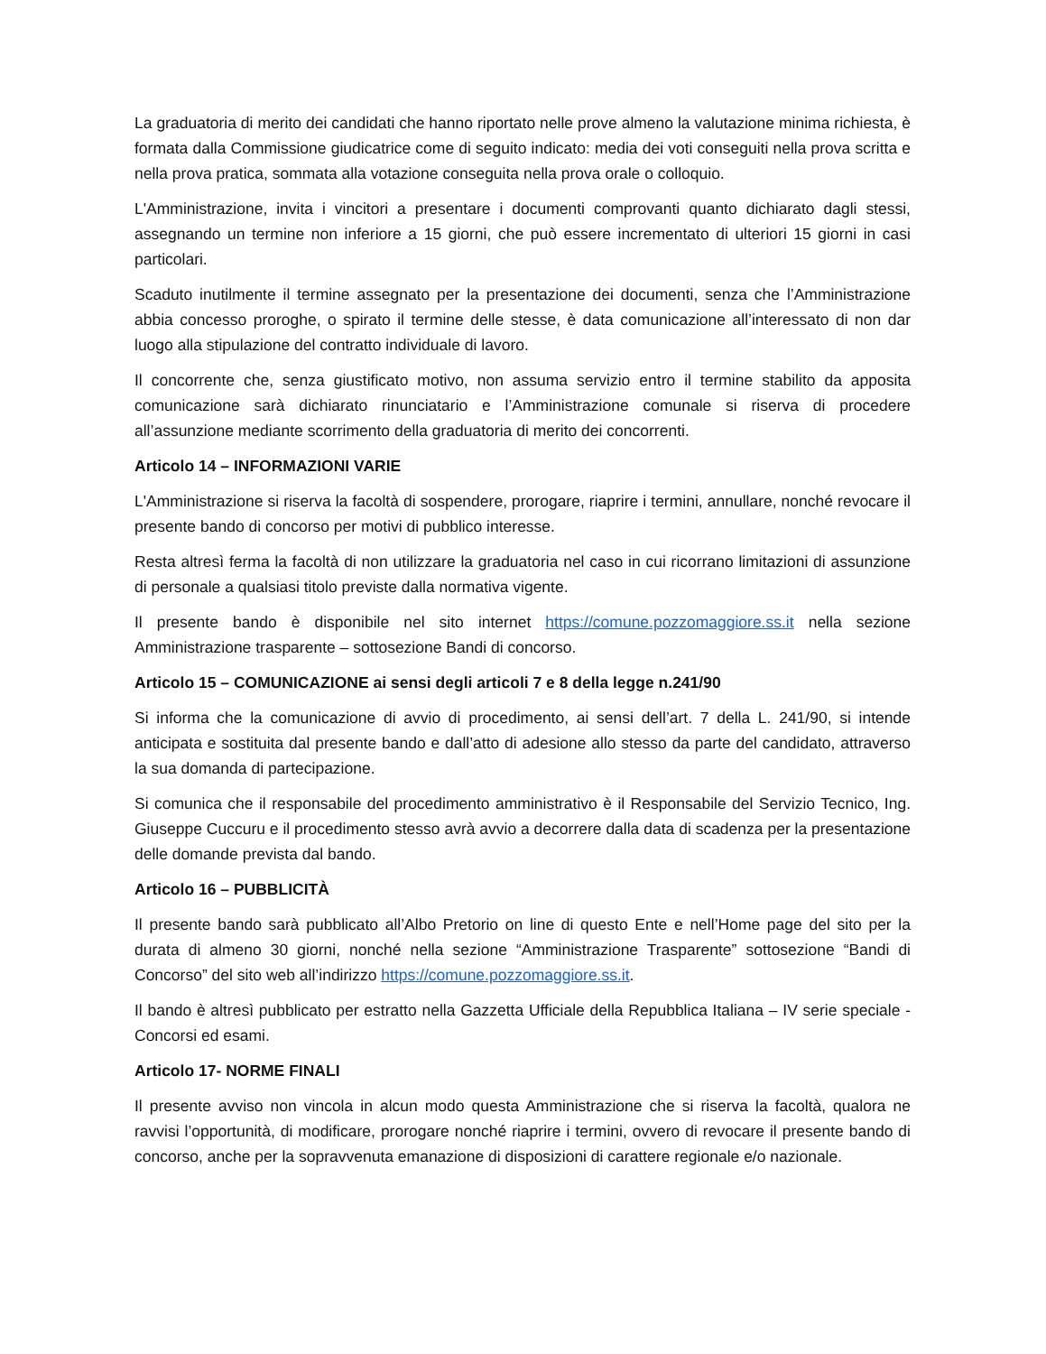La graduatoria di merito dei candidati che hanno riportato nelle prove almeno la valutazione minima richiesta, è formata dalla Commissione giudicatrice come di seguito indicato: media dei voti conseguiti nella prova scritta e nella prova pratica, sommata alla votazione conseguita nella prova orale o colloquio.
L'Amministrazione, invita i vincitori a presentare i documenti comprovanti quanto dichiarato dagli stessi, assegnando un termine non inferiore a 15 giorni, che può essere incrementato di ulteriori 15 giorni in casi particolari.
Scaduto inutilmente il termine assegnato per la presentazione dei documenti, senza che l’Amministrazione abbia concesso proroghe, o spirato il termine delle stesse, è data comunicazione all’interessato di non dar luogo alla stipulazione del contratto individuale di lavoro.
Il concorrente che, senza giustificato motivo, non assuma servizio entro il termine stabilito da apposita comunicazione sarà dichiarato rinunciatario e l’Amministrazione comunale si riserva di procedere all’assunzione mediante scorrimento della graduatoria di merito dei concorrenti.
Articolo 14 – INFORMAZIONI VARIE
L'Amministrazione si riserva la facoltà di sospendere, prorogare, riaprire i termini, annullare, nonché revocare il presente bando di concorso per motivi di pubblico interesse.
Resta altresì ferma la facoltà di non utilizzare la graduatoria nel caso in cui ricorrano limitazioni di assunzione di personale a qualsiasi titolo previste dalla normativa vigente.
Il presente bando è disponibile nel sito internet https://comune.pozzomaggiore.ss.it nella sezione Amministrazione trasparente – sottosezione Bandi di concorso.
Articolo 15 – COMUNICAZIONE ai sensi degli articoli 7 e 8 della legge n.241/90
Si informa che la comunicazione di avvio di procedimento, ai sensi dell’art. 7 della L. 241/90, si intende anticipata e sostituita dal presente bando e dall’atto di adesione allo stesso da parte del candidato, attraverso la sua domanda di partecipazione.
Si comunica che il responsabile del procedimento amministrativo è il Responsabile del Servizio Tecnico, Ing. Giuseppe Cuccuru e il procedimento stesso avrà avvio a decorrere dalla data di scadenza per la presentazione delle domande prevista dal bando.
Articolo 16 – PUBBLICITÀ
Il presente bando sarà pubblicato all’Albo Pretorio on line di questo Ente e nell’Home page del sito per la durata di almeno 30 giorni, nonché nella sezione “Amministrazione Trasparente” sottosezione “Bandi di Concorso” del sito web all’indirizzo https://comune.pozzomaggiore.ss.it.
Il bando è altresì pubblicato per estratto nella Gazzetta Ufficiale della Repubblica Italiana – IV serie speciale - Concorsi ed esami.
Articolo 17- NORME FINALI
Il presente avviso non vincola in alcun modo questa Amministrazione che si riserva la facoltà, qualora ne ravvisi l’opportunità, di modificare, prorogare nonché riaprire i termini, ovvero di revocare il presente bando di concorso, anche per la sopravvenuta emanazione di disposizioni di carattere regionale e/o nazionale.